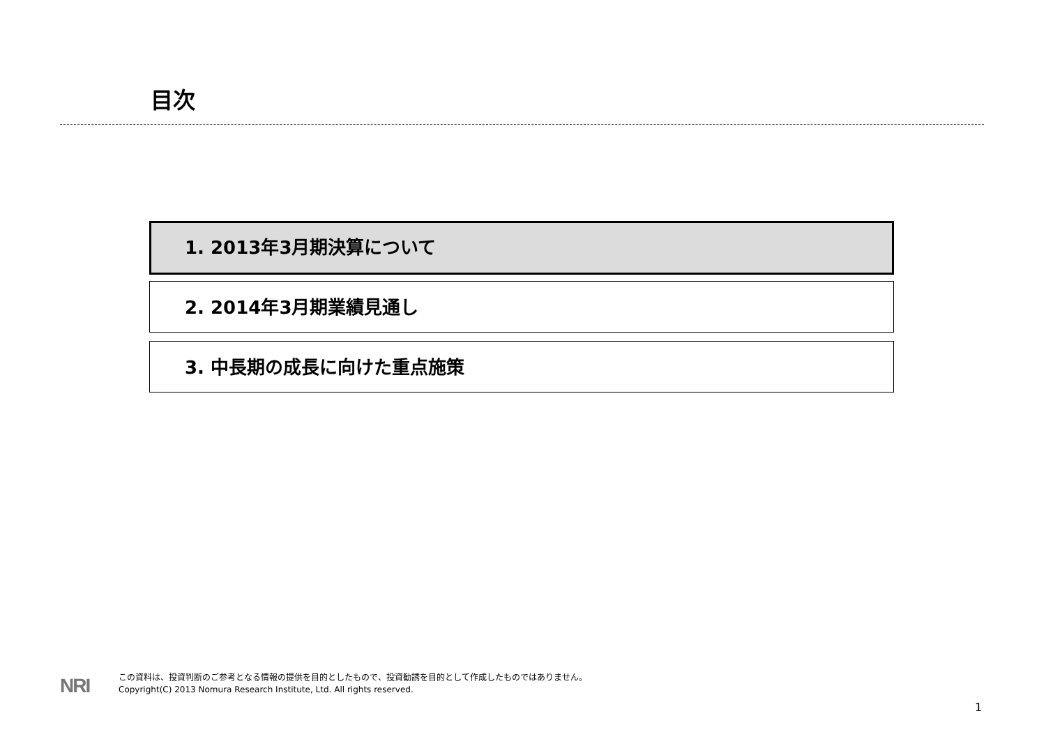目次
1. 2013年3月期決算について
2. 2014年3月期業績見通し
3. 中長期の成長に向けた重点施策
NRI
この資料は、投資判断のご参考となる情報の提供を目的としたもので、投資勧誘を目的として作成したものではありません。
Copyright(C) 2013 Nomura Research Institute, Ltd. All rights reserved.
1